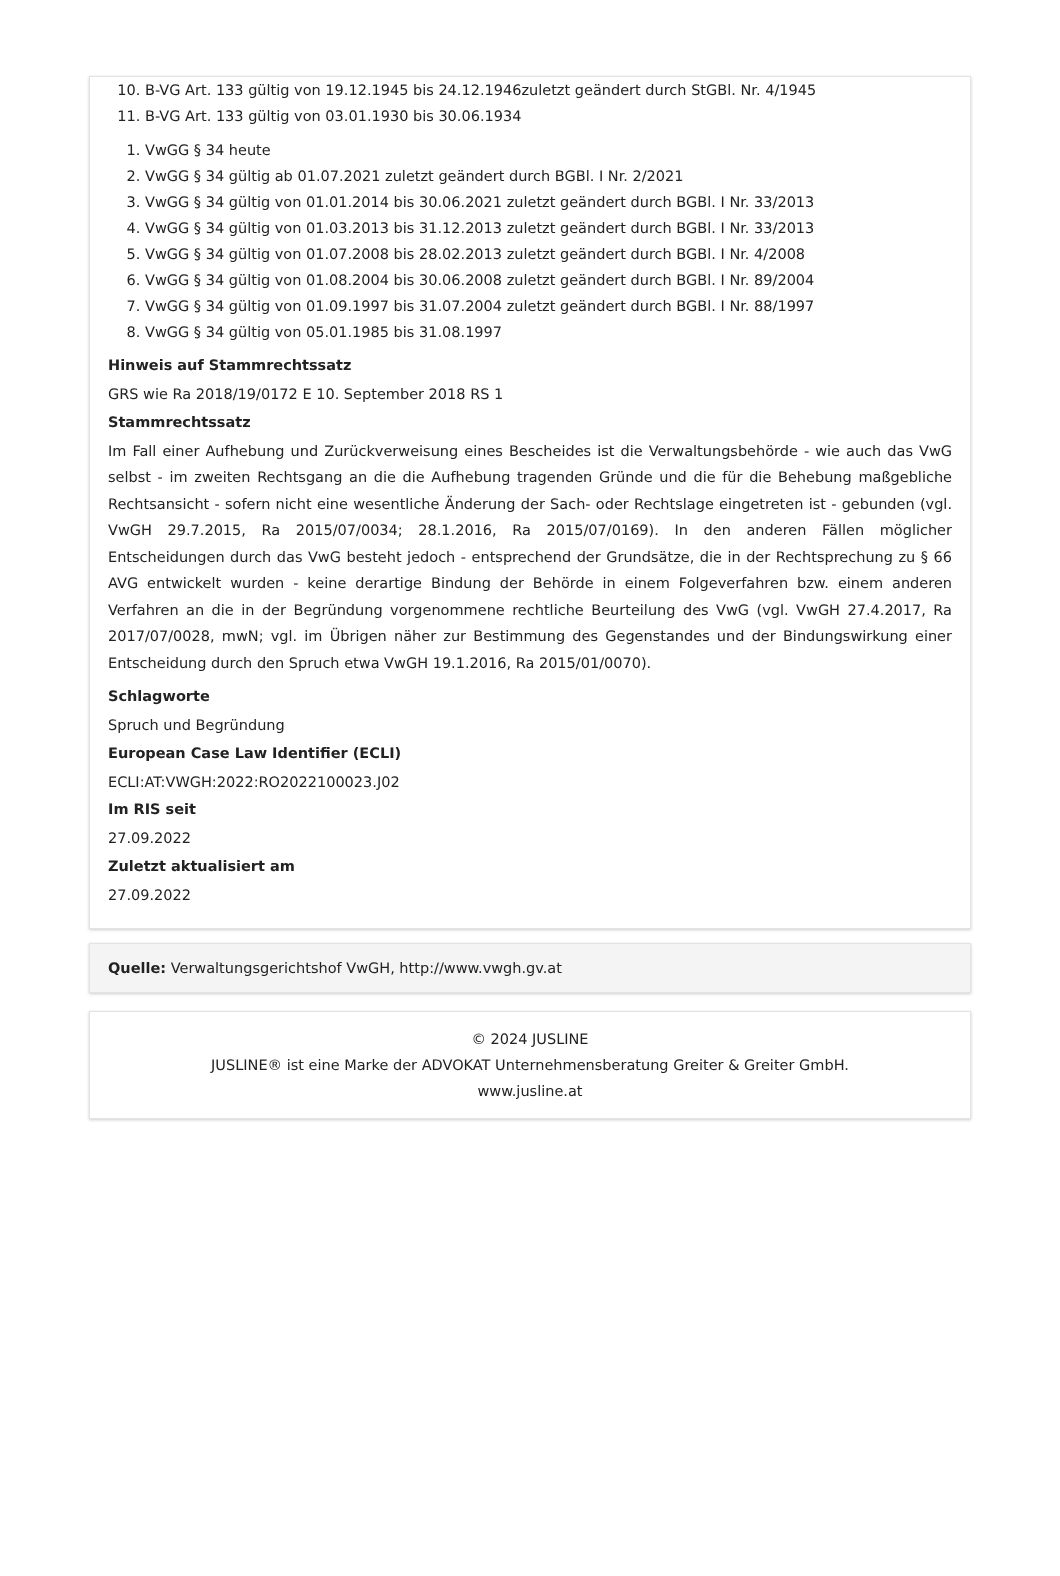10. B-VG Art. 133 gültig von 19.12.1945 bis 24.12.1946zuletzt geändert durch StGBl. Nr. 4/1945
11. B-VG Art. 133 gültig von 03.01.1930 bis 30.06.1934
1. VwGG § 34 heute
2. VwGG § 34 gültig ab 01.07.2021 zuletzt geändert durch BGBl. I Nr. 2/2021
3. VwGG § 34 gültig von 01.01.2014 bis 30.06.2021 zuletzt geändert durch BGBl. I Nr. 33/2013
4. VwGG § 34 gültig von 01.03.2013 bis 31.12.2013 zuletzt geändert durch BGBl. I Nr. 33/2013
5. VwGG § 34 gültig von 01.07.2008 bis 28.02.2013 zuletzt geändert durch BGBl. I Nr. 4/2008
6. VwGG § 34 gültig von 01.08.2004 bis 30.06.2008 zuletzt geändert durch BGBl. I Nr. 89/2004
7. VwGG § 34 gültig von 01.09.1997 bis 31.07.2004 zuletzt geändert durch BGBl. I Nr. 88/1997
8. VwGG § 34 gültig von 05.01.1985 bis 31.08.1997
Hinweis auf Stammrechtssatz
GRS wie Ra 2018/19/0172 E 10. September 2018 RS 1
Stammrechtssatz
Im Fall einer Aufhebung und Zurückverweisung eines Bescheides ist die Verwaltungsbehörde - wie auch das VwG selbst - im zweiten Rechtsgang an die die Aufhebung tragenden Gründe und die für die Behebung maßgebliche Rechtsansicht - sofern nicht eine wesentliche Änderung der Sach- oder Rechtslage eingetreten ist - gebunden (vgl. VwGH 29.7.2015, Ra 2015/07/0034; 28.1.2016, Ra 2015/07/0169). In den anderen Fällen möglicher Entscheidungen durch das VwG besteht jedoch - entsprechend der Grundsätze, die in der Rechtsprechung zu § 66 AVG entwickelt wurden - keine derartige Bindung der Behörde in einem Folgeverfahren bzw. einem anderen Verfahren an die in der Begründung vorgenommene rechtliche Beurteilung des VwG (vgl. VwGH 27.4.2017, Ra 2017/07/0028, mwN; vgl. im Übrigen näher zur Bestimmung des Gegenstandes und der Bindungswirkung einer Entscheidung durch den Spruch etwa VwGH 19.1.2016, Ra 2015/01/0070).
Schlagworte
Spruch und Begründung
European Case Law Identifier (ECLI)
ECLI:AT:VWGH:2022:RO2022100023.J02
Im RIS seit
27.09.2022
Zuletzt aktualisiert am
27.09.2022
Quelle: Verwaltungsgerichtshof VwGH, http://www.vwgh.gv.at
© 2024 JUSLINE
JUSLINE® ist eine Marke der ADVOKAT Unternehmensberatung Greiter & Greiter GmbH.
www.jusline.at